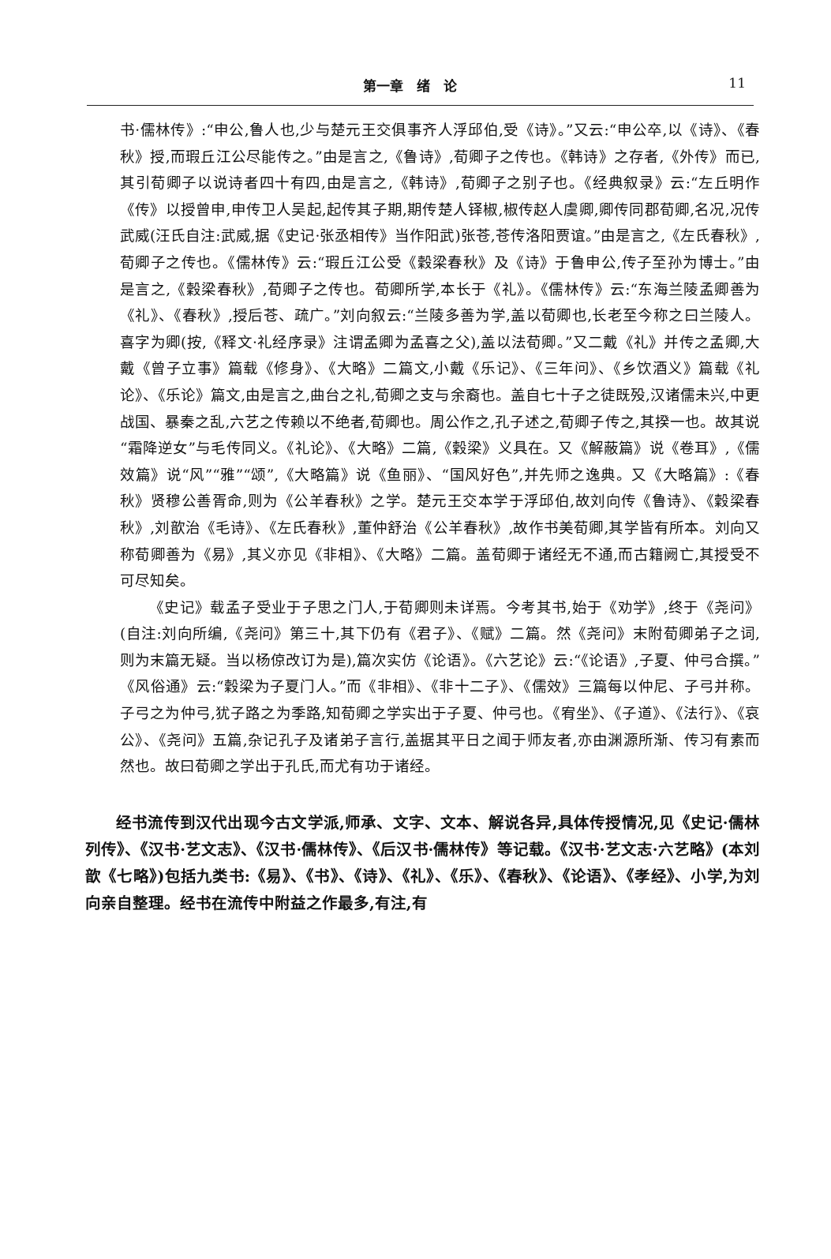第一章　绪　论 11
书·儒林传》:“申公,鲁人也,少与楚元王交俱事齐人浮邱伯,受《诗》。”又云:“申公卒,以《诗》、《春秋》授,而瑕丘江公尽能传之。”由是言之,《鲁诗》,荀卿子之传也。《韩诗》之存者,《外传》而已,其引荀卿子以说诗者四十有四,由是言之,《韩诗》,荀卿子之别子也。《经典叙录》云:“左丘明作《传》以授曾申,申传卫人吴起,起传其子期,期传楚人铎椒,椒传赵人虞卿,卿传同郡荀卿,名况,况传武威(汪氏自注:武威,据《史记·张丞相传》当作阳武)张苍,苍传洛阳贾谊。”由是言之,《左氏春秋》,荀卿子之传也。《儒林传》云:“瑕丘江公受《穀梁春秋》及《诗》于鲁申公,传子至孙为博士。”由是言之,《穀梁春秋》,荀卿子之传也。荀卿所学,本长于《礼》。《儒林传》云:“东海兰陵孟卿善为《礼》、《春秋》,授后苍、疏广。”刘向叙云:“兰陵多善为学,盖以荀卿也,长老至今称之曰兰陵人。喜字为卿(按,《释文·礼经序录》注谓孟卿为孟喜之父),盖以法荀卿。”又二戴《礼》并传之孟卿,大戴《曾子立事》篇载《修身》、《大略》二篇文,小戴《乐记》、《三年问》、《乡饮酒义》篇载《礼论》、《乐论》篇文,由是言之,曲台之礼,荀卿之支与余裔也。盖自七十子之徒既殁,汉诸儒未兴,中更战国、暴秦之乱,六艺之传赖以不绝者,荀卿也。周公作之,孔子述之,荀卿子传之,其揆一也。故其说“霜降逆女”与毛传同义。《礼论》、《大略》二篇,《穀梁》义具在。又《解蔽篇》说《卷耳》,《儒效篇》说“风”“雅”“颂”,《大略篇》说《鱼丽》、“国风好色”,并先师之逸典。又《大略篇》:《春秋》贤穆公善胥命,则为《公羊春秋》之学。楚元王交本学于浮邱伯,故刘向传《鲁诗》、《穀梁春秋》,刘歆治《毛诗》、《左氏春秋》,董仲舒治《公羊春秋》,故作书美荀卿,其学皆有所本。刘向又称荀卿善为《易》,其义亦见《非相》、《大略》二篇。盖荀卿于诸经无不通,而古籍阙亡,其授受不可尽知矣。
《史记》载孟子受业于子思之门人,于荀卿则未详焉。今考其书,始于《劝学》,终于《尧问》(自注:刘向所编,《尧问》第三十,其下仍有《君子》、《赋》二篇。然《尧问》末附荀卿弟子之词,则为末篇无疑。当以杨倞改订为是),篇次实仿《论语》。《六艺论》云:“《论语》,子夏、仲弓合撰。”《风俗通》云:“穀梁为子夏门人。”而《非相》、《非十二子》、《儒效》三篇每以仲尼、子弓并称。子弓之为仲弓,犹子路之为季路,知荀卿之学实出于子夏、仲弓也。《宥坐》、《子道》、《法行》、《哀公》、《尧问》五篇,杂记孔子及诸弟子言行,盖据其平日之闻于师友者,亦由渊源所渐、传习有素而然也。故曰荀卿之学出于孔氏,而尤有功于诸经。
经书流传到汉代出现今古文学派,师承、文字、文本、解说各异,具体传授情况,见《史记·儒林列传》、《汉书·艺文志》、《汉书·儒林传》、《后汉书·儒林传》等记载。《汉书·艺文志·六艺略》(本刘歆《七略》)包括九类书:《易》、《书》、《诗》、《礼》、《乐》、《春秋》、《论语》、《孝经》、小学,为刘向亲自整理。经书在流传中附益之作最多,有注,有